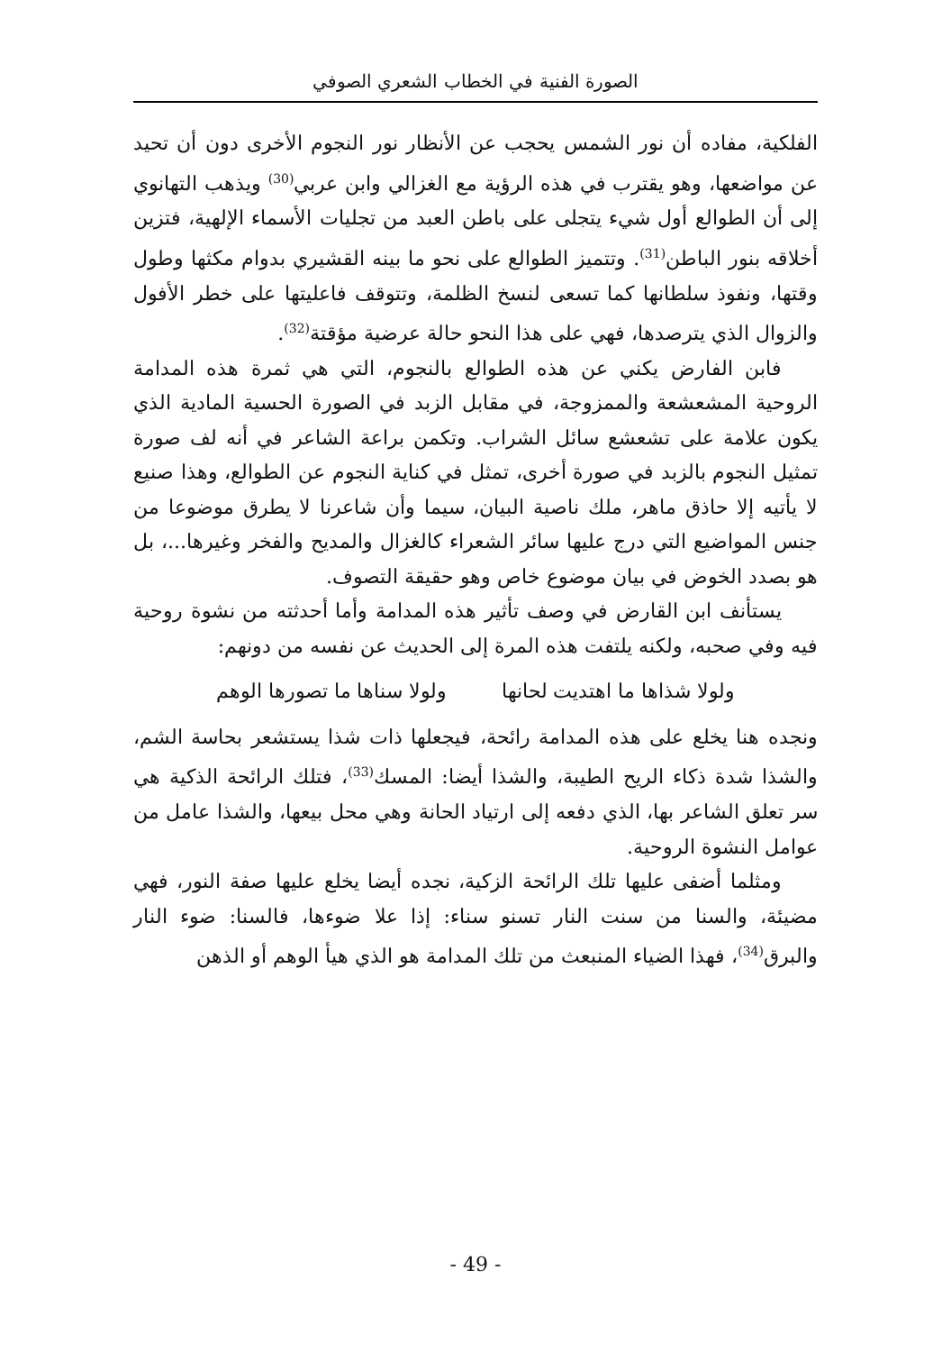الصورة الفنية في الخطاب الشعري الصوفي
الفلكية، مفاده أن نور الشمس يحجب عن الأنظار نور النجوم الأخرى دون أن تحيد عن مواضعها، وهو يقترب في هذه الرؤية مع الغزالي وابن عربي<sup>(30)</sup> ويذهب التهانوي إلى أن الطوالع أول شيء يتجلى على باطن العبد من تجليات الأسماء الإلهية، فتزين أخلاقه بنور الباطن<sup>(31)</sup>. وتتميز الطوالع على نحو ما بينه القشيري بدوام مكثها وطول وقتها، ونفوذ سلطانها كما تسعى لنسخ الظلمة، وتتوقف فاعليتها على خطر الأفول والزوال الذي يترصدها، فهي على هذا النحو حالة عرضية مؤقتة<sup>(32)</sup>.
فابن الفارض يكني عن هذه الطوالع بالنجوم، التي هي ثمرة هذه المدامة الروحية المشعشعة والممزوجة، في مقابل الزبد في الصورة الحسية المادية الذي يكون علامة على تشعشع سائل الشراب. وتكمن براعة الشاعر في أنه لف صورة تمثيل النجوم بالزبد في صورة أخرى، تمثل في كناية النجوم عن الطوالع، وهذا صنيع لا يأتيه إلا حاذق ماهر، ملك ناصية البيان، سيما وأن شاعرنا لا يطرق موضوعا من جنس المواضيع التي درج عليها سائر الشعراء كالغزال والمديح والفخر وغيرها...، بل هو بصدد الخوض في بيان موضوع خاص وهو حقيقة التصوف.
يستأنف ابن القارض في وصف تأثير هذه المدامة وأما أحدثته من نشوة روحية فيه وفي صحبه، ولكنه يلتفت هذه المرة إلى الحديث عن نفسه من دونهم:
ولولا شذاها ما اهتديت لحانها ولولا سناها ما تصورها الوهم
ونجده هنا يخلع على هذه المدامة رائحة، فيجعلها ذات شذا يستشعر بحاسة الشم، والشذا شدة ذكاء الريح الطيبة، والشذا أيضا: المسك<sup>(33)</sup>، فتلك الرائحة الذكية هي سر تعلق الشاعر بها، الذي دفعه إلى ارتياد الحانة وهي محل بيعها، والشذا عامل من عوامل النشوة الروحية.
ومثلما أضفى عليها تلك الرائحة الزكية، نجده أيضا يخلع عليها صفة النور، فهي مضيئة، والسنا من سنت النار تسنو سناء: إذا علا ضوءها، فالسنا: ضوء النار والبرق<sup>(34)</sup>، فهذا الضياء المنبعث من تلك المدامة هو الذي هيأ الوهم أو الذهن
- 49 -